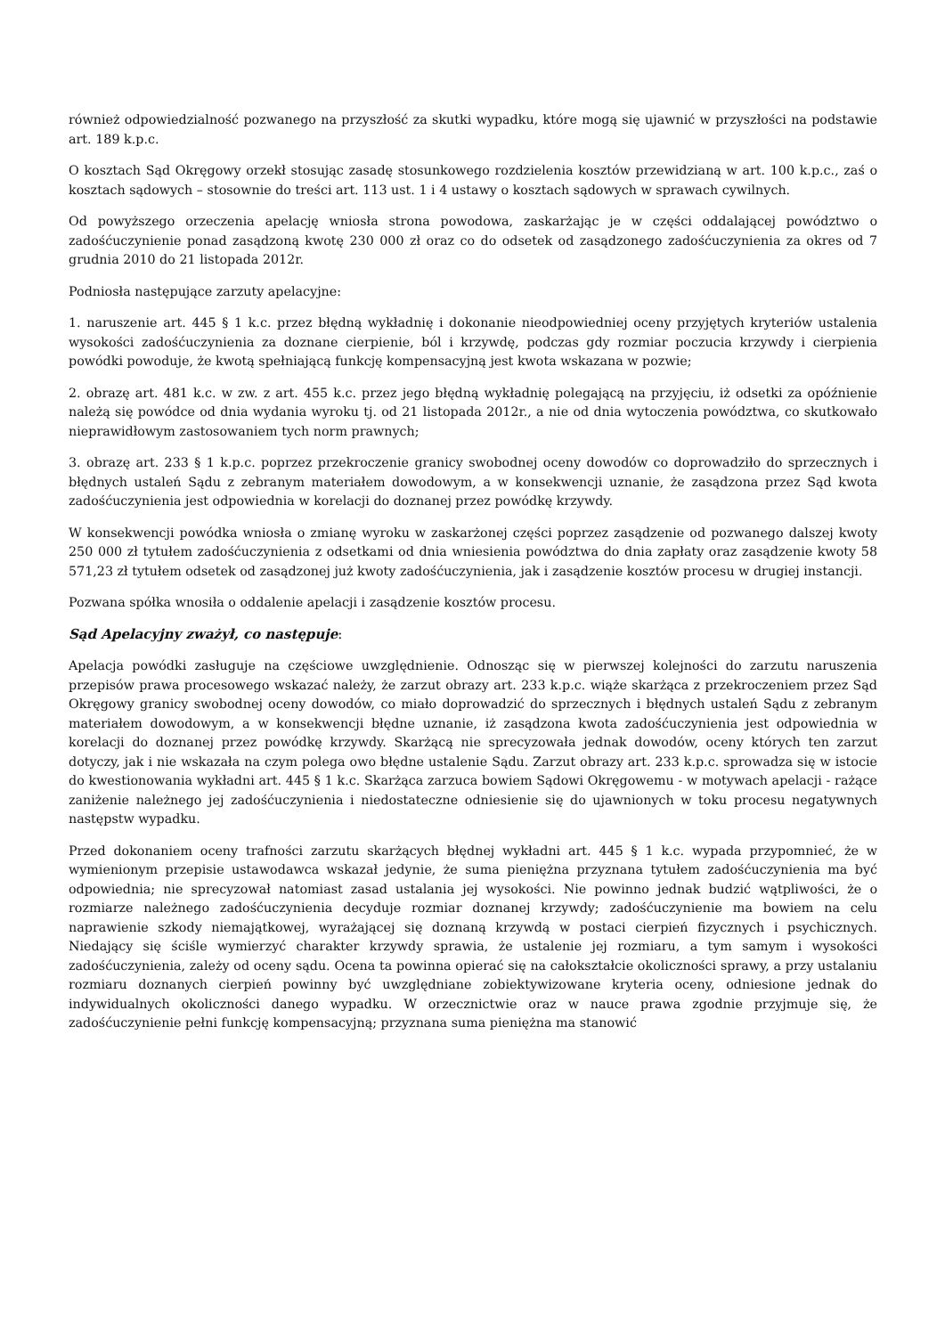również odpowiedzialność pozwanego na przyszłość za skutki wypadku, które mogą się ujawnić w przyszłości na podstawie art. 189 k.p.c.
O kosztach Sąd Okręgowy orzekł stosując zasadę stosunkowego rozdzielenia kosztów przewidzianą w art. 100 k.p.c., zaś o kosztach sądowych – stosownie do treści art. 113 ust. 1 i 4 ustawy o kosztach sądowych w sprawach cywilnych.
Od powyższego orzeczenia apelację wniosła strona powodowa, zaskarżając je w części oddalającej powództwo o zadośćuczynienie ponad zasądzoną kwotę 230 000 zł oraz co do odsetek od zasądzonego zadośćuczynienia za okres od 7 grudnia 2010 do 21 listopada 2012r.
Podniosła następujące zarzuty apelacyjne:
1. naruszenie art. 445 § 1 k.c. przez błędną wykładnię i dokonanie nieodpowiedniej oceny przyjętych kryteriów ustalenia wysokości zadośćuczynienia za doznane cierpienie, ból i krzywdę, podczas gdy rozmiar poczucia krzywdy i cierpienia powódki powoduje, że kwotą spełniającą funkcję kompensacyjną jest kwota wskazana w pozwie;
2. obrazę art. 481 k.c. w zw. z art. 455 k.c. przez jego błędną wykładnię polegającą na przyjęciu, iż odsetki za opóźnienie należą się powódce od dnia wydania wyroku tj. od 21 listopada 2012r., a nie od dnia wytoczenia powództwa, co skutkowało nieprawidłowym zastosowaniem tych norm prawnych;
3. obrazę art. 233 § 1 k.p.c. poprzez przekroczenie granicy swobodnej oceny dowodów co doprowadziło do sprzecznych i błędnych ustaleń Sądu z zebranym materiałem dowodowym, a w konsekwencji uznanie, że zasądzona przez Sąd kwota zadośćuczynienia jest odpowiednia w korelacji do doznanej przez powódkę krzywdy.
W konsekwencji powódka wniosła o zmianę wyroku w zaskarżonej części poprzez zasądzenie od pozwanego dalszej kwoty 250 000 zł tytułem zadośćuczynienia z odsetkami od dnia wniesienia powództwa do dnia zapłaty oraz zasądzenie kwoty 58 571,23 zł tytułem odsetek od zasądzonej już kwoty zadośćuczynienia, jak i zasądzenie kosztów procesu w drugiej instancji.
Pozwana spółka wnosiła o oddalenie apelacji i zasądzenie kosztów procesu.
Sąd Apelacyjny zważył, co następuje:
Apelacja powódki zasługuje na częściowe uwzględnienie. Odnosząc się w pierwszej kolejności do zarzutu naruszenia przepisów prawa procesowego wskazać należy, że zarzut obrazy art. 233 k.p.c. wiąże skarżąca z przekroczeniem przez Sąd Okręgowy granicy swobodnej oceny dowodów, co miało doprowadzić do sprzecznych i błędnych ustaleń Sądu z zebranym materiałem dowodowym, a w konsekwencji błędne uznanie, iż zasądzona kwota zadośćuczynienia jest odpowiednia w korelacji do doznanej przez powódkę krzywdy. Skarżącą nie sprecyzowała jednak dowodów, oceny których ten zarzut dotyczy, jak i nie wskazała na czym polega owo błędne ustalenie Sądu. Zarzut obrazy art. 233 k.p.c. sprowadza się w istocie do kwestionowania wykładni art. 445 § 1 k.c. Skarżąca zarzuca bowiem Sądowi Okręgowemu - w motywach apelacji - rażące zaniżenie należnego jej zadośćuczynienia i niedostateczne odniesienie się do ujawnionych w toku procesu negatywnych następstw wypadku.
Przed dokonaniem oceny trafności zarzutu skarżących błędnej wykładni art. 445 § 1 k.c. wypada przypomnieć, że w wymienionym przepisie ustawodawca wskazał jedynie, że suma pieniężna przyznana tytułem zadośćuczynienia ma być odpowiednia; nie sprecyzował natomiast zasad ustalania jej wysokości. Nie powinno jednak budzić wątpliwości, że o rozmiarze należnego zadośćuczynienia decyduje rozmiar doznanej krzywdy; zadośćuczynienie ma bowiem na celu naprawienie szkody niemajątkowej, wyrażającej się doznaną krzywdą w postaci cierpień fizycznych i psychicznych. Niedający się ściśle wymierzyć charakter krzywdy sprawia, że ustalenie jej rozmiaru, a tym samym i wysokości zadośćuczynienia, zależy od oceny sądu. Ocena ta powinna opierać się na całokształcie okoliczności sprawy, a przy ustalaniu rozmiaru doznanych cierpień powinny być uwzględniane zobiektywizowane kryteria oceny, odniesione jednak do indywidualnych okoliczności danego wypadku. W orzecznictwie oraz w nauce prawa zgodnie przyjmuje się, że zadośćuczynienie pełni funkcję kompensacyjną; przyznana suma pieniężna ma stanowić